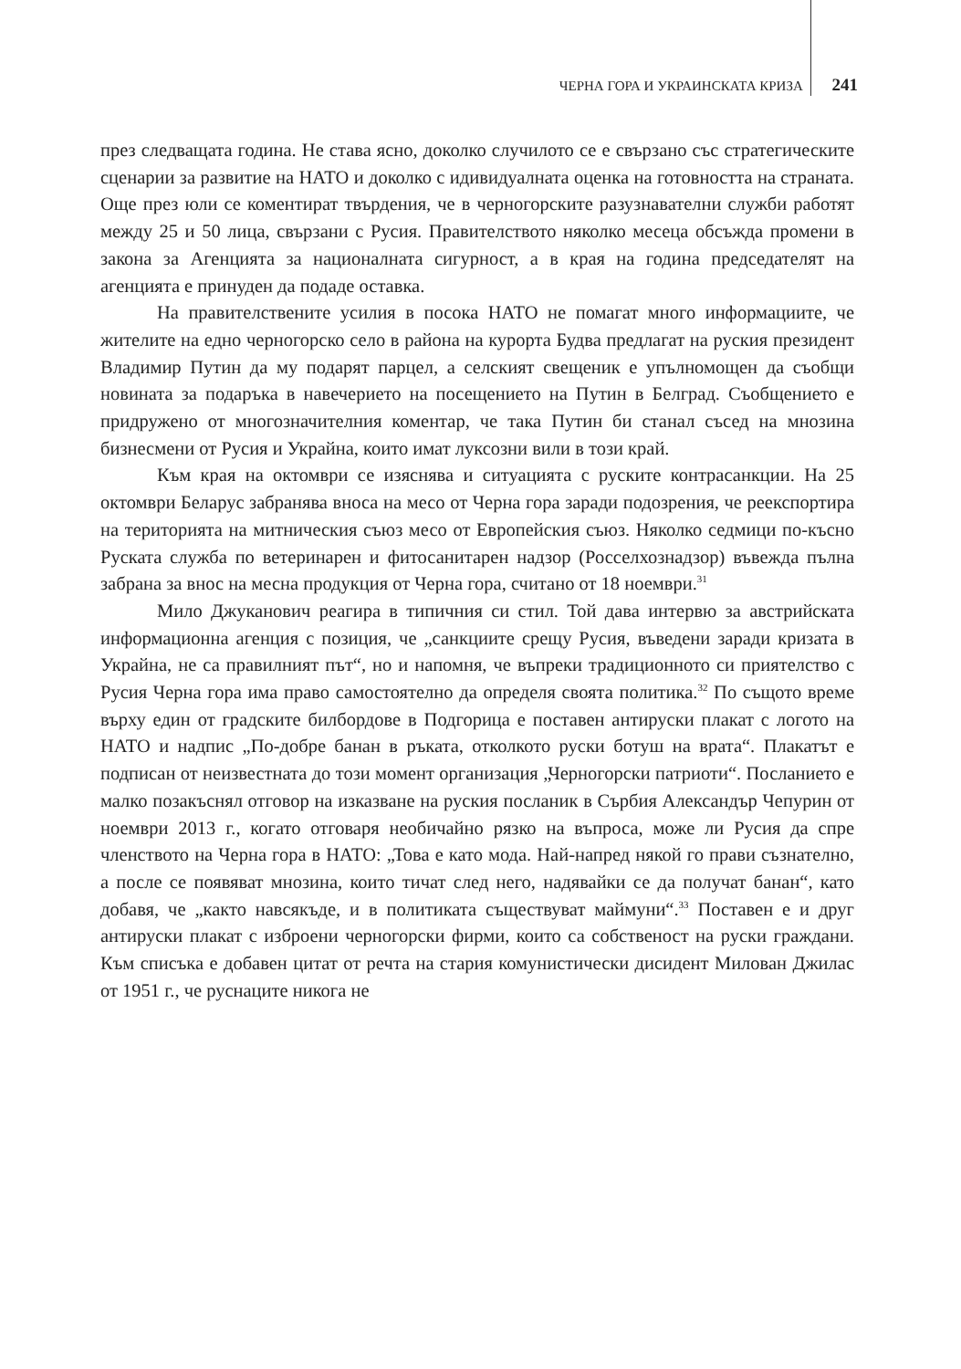ЧЕРНА ГОРА И УКРАИНСКАТА КРИЗА 241
през следващата година. Не става ясно, доколко случилото се е свързано със стратегическите сценарии за развитие на НАТО и доколко с идивидуалната оценка на готовността на страната. Още през юли се коментират твърдения, че в черногорските разузнавателни служби работят между 25 и 50 лица, свързани с Русия. Правителството няколко месеца обсъжда промени в закона за Агенцията за националната сигурност, а в края на година председателят на агенцията е принуден да подаде оставка.
На правителствените усилия в посока НАТО не помагат много информациите, че жителите на едно черногорско село в района на курорта Будва предлагат на руския президент Владимир Путин да му подарят парцел, а селският свещеник е упълномощен да съобщи новината за подаръка в навечерието на посещението на Путин в Белград. Съобщението е придружено от многозначителния коментар, че така Путин би станал съсед на мнозина бизнесмени от Русия и Украйна, които имат луксозни вили в този край.
Към края на октомври се изяснява и ситуацията с руските контрасанкции. На 25 октомври Беларус забранява вноса на месо от Черна гора заради подозрения, че реекспортира на територията на митническия съюз месо от Европейския съюз. Няколко седмици по-късно Руската служба по ветеринарен и фитосанитарен надзор (Росселхознадзор) въвежда пълна забрана за внос на месна продукция от Черна гора, считано от 18 ноември.<sup>31</sup>
Мило Джуканович реагира в типичния си стил. Той дава интервю за австрийската информационна агенция с позиция, че „санкциите срещу Русия, въведени заради кризата в Украйна, не са правилният път“, но и напомня, че въпреки традиционното си приятелство с Русия Черна гора има право самостоятелно да определя своята политика.<sup>32</sup> По същото време върху един от градските билбордове в Подгорица е поставен антируски плакат с логото на НАТО и надпис „По-добре банан в ръката, отколкото руски ботуш на врата“. Плакатът е подписан от неизвестната до този момент организация „Черногорски патриоти“. Посланието е малко позакъснял отговор на изказване на руския посланик в Сърбия Александър Чепурин от ноември 2013 г., когато отговаря необичайно рязко на въпроса, може ли Русия да спре членството на Черна гора в НАТО: „Това е като мода. Най-напред някой го прави съзнателно, а после се появяват мнозина, които тичат след него, надявайки се да получат банан“, като добавя, че „както навсякъде, и в политиката съществуват маймуни“.<sup>33</sup> Поставен е и друг антируски плакат с изброени черногорски фирми, които са собственост на руски граждани. Към списъка е добавен цитат от речта на стария комунистически дисидент Милован Джилас от 1951 г., че руснаците никога не